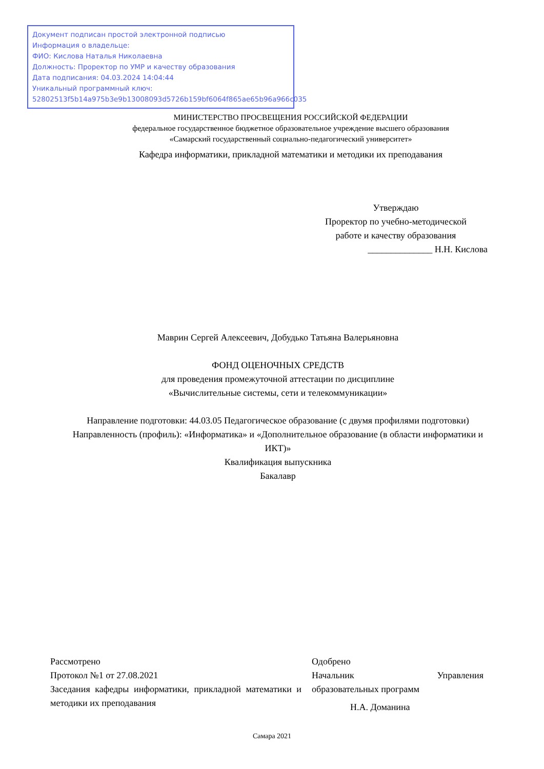Документ подписан простой электронной подписью
Информация о владельце:
ФИО: Кислова Наталья Николаевна
Должность: Проректор по УМР и качеству образования
Дата подписания: 04.03.2024 14:04:44
Уникальный программный ключ:
52802513f5b14a975b3e9b13008093d5726b159bf6064f865ae65b96a966c035
МИНИСТЕРСТВО ПРОСВЕЩЕНИЯ РОССИЙСКОЙ ФЕДЕРАЦИИ
федеральное государственное бюджетное образовательное учреждение высшего образования
«Самарский государственный социально-педагогический университет»
Кафедра информатики, прикладной математики и методики их преподавания
Утверждаю
Проректор по учебно-методической
работе и качеству образования
______________ Н.Н. Кислова
Маврин Сергей Алексеевич, Добудько Татьяна Валерьяновна
ФОНД ОЦЕНОЧНЫХ СРЕДСТВ
для проведения промежуточной аттестации по дисциплине
«Вычислительные системы, сети и телекоммуникации»
Направление подготовки: 44.03.05 Педагогическое образование (с двумя профилями подготовки)
Направленность (профиль): «Информатика» и «Дополнительное образование (в области информатики и ИКТ)»
Квалификация выпускника
Бакалавр
Рассмотрено
Протокол №1 от 27.08.2021
Заседания кафедры информатики, прикладной математики и методики их преподавания
Одобрено
Начальник Управления
образовательных программ
Н.А. Доманина
Самара 2021